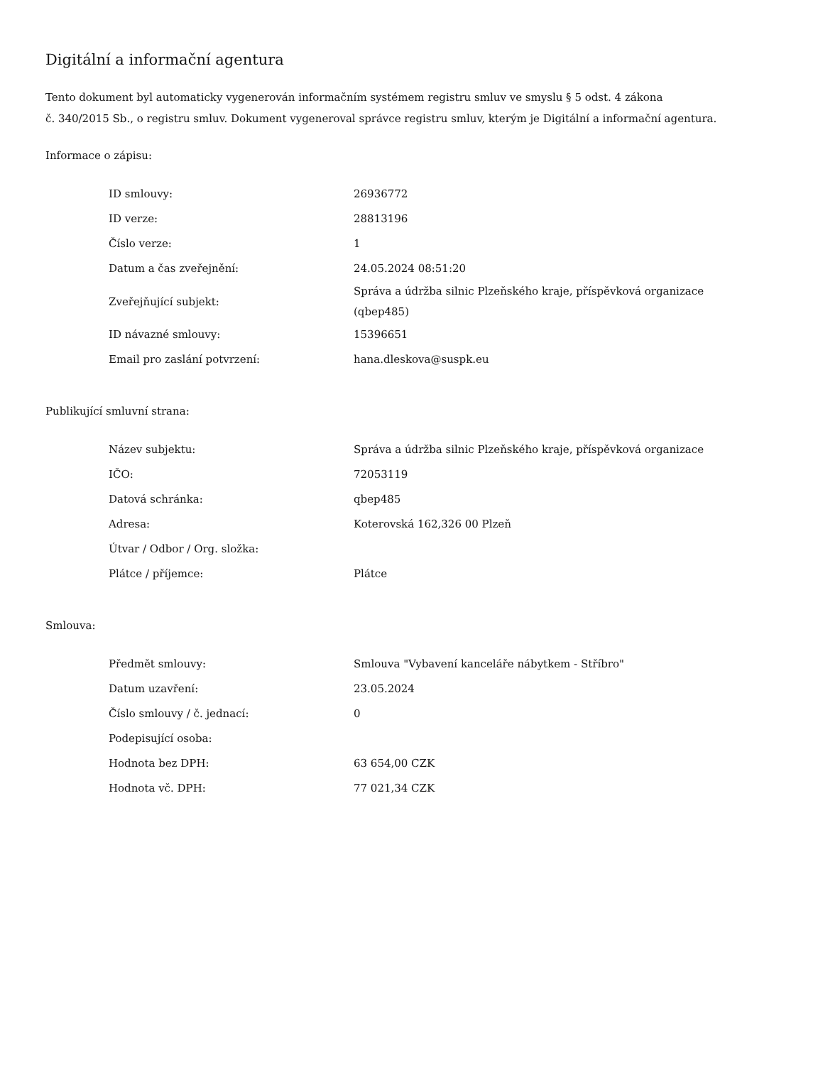Digitální a informační agentura
Tento dokument byl automaticky vygenerován informačním systémem registru smluv ve smyslu § 5 odst. 4 zákona
č. 340/2015 Sb., o registru smluv. Dokument vygeneroval správce registru smluv, kterým je Digitální a informační agentura.
Informace o zápisu:
| ID smlouvy: | 26936772 |
| ID verze: | 28813196 |
| Číslo verze: | 1 |
| Datum a čas zveřejnění: | 24.05.2024 08:51:20 |
| Zveřejňující subjekt: | Správa a údržba silnic Plzeňského kraje, příspěvková organizace (qbep485) |
| ID návazné smlouvy: | 15396651 |
| Email pro zaslání potvrzení: | hana.dleskova@suspk.eu |
Publikující smluvní strana:
| Název subjektu: | Správa a údržba silnic Plzeňského kraje, příspěvková organizace |
| IČO: | 72053119 |
| Datová schránka: | qbep485 |
| Adresa: | Koterovská 162,326 00 Plzeň |
| Útvar / Odbor / Org. složka: | |
| Plátce / příjemce: | Plátce |
Smlouva:
| Předmět smlouvy: | Smlouva "Vybavení kanceláře nábytkem - Stříbro" |
| Datum uzavření: | 23.05.2024 |
| Číslo smlouvy / č. jednací: | 0 |
| Podepisující osoba: | |
| Hodnota bez DPH: | 63 654,00 CZK |
| Hodnota vč. DPH: | 77 021,34 CZK |